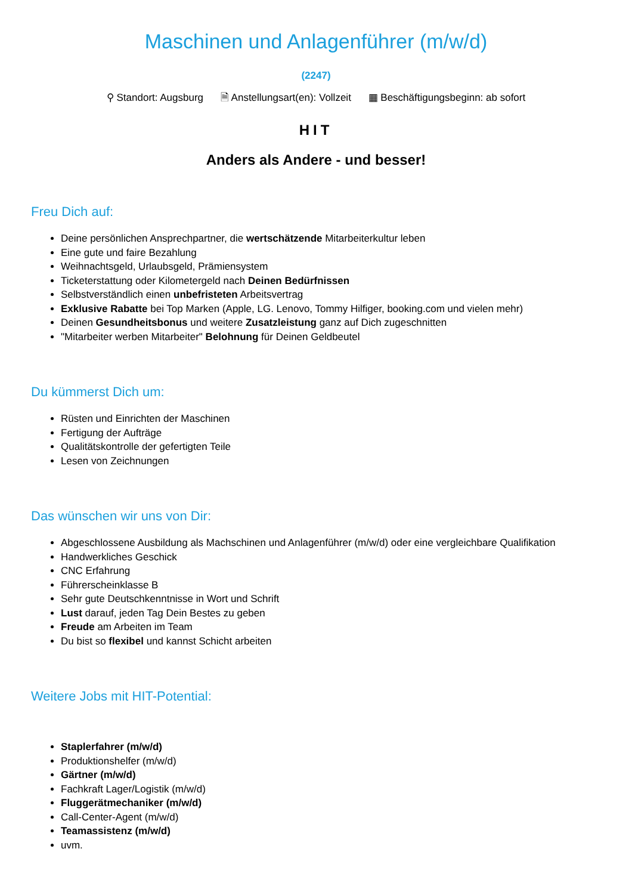Maschinen und Anlagenführer (m/w/d)
(2247)
⚲ Standort: Augsburg 🗎 Anstellungsart(en): Vollzeit ▦ Beschäftigungsbeginn: ab sofort
HIT
Anders als Andere - und besser!
Freu Dich auf:
Deine persönlichen Ansprechpartner, die wertschätzende Mitarbeiterkultur leben
Eine gute und faire Bezahlung
Weihnachtsgeld, Urlaubsgeld, Prämiensystem
Ticketerstattung oder Kilometergeld nach Deinen Bedürfnissen
Selbstverständlich einen unbefristeten Arbeitsvertrag
Exklusive Rabatte bei Top Marken (Apple, LG. Lenovo, Tommy Hilfiger, booking.com und vielen mehr)
Deinen Gesundheitsbonus und weitere Zusatzleistung ganz auf Dich zugeschnitten
"Mitarbeiter werben Mitarbeiter" Belohnung für Deinen Geldbeutel
Du kümmerst Dich um:
Rüsten und Einrichten der Maschinen
Fertigung der Aufträge
Qualitätskontrolle der gefertigten Teile
Lesen von Zeichnungen
Das wünschen wir uns von Dir:
Abgeschlossene Ausbildung als Machschinen und Anlagenführer (m/w/d) oder eine vergleichbare Qualifikation
Handwerkliches Geschick
CNC Erfahrung
Führerscheinklasse B
Sehr gute Deutschkenntnisse in Wort und Schrift
Lust darauf, jeden Tag Dein Bestes zu geben
Freude am Arbeiten im Team
Du bist so flexibel und kannst Schicht arbeiten
Weitere Jobs mit HIT-Potential:
Staplerfahrer (m/w/d)
Produktionshelfer (m/w/d)
Gärtner (m/w/d)
Fachkraft Lager/Logistik (m/w/d)
Fluggerätmechaniker (m/w/d)
Call-Center-Agent (m/w/d)
Teamassistenz (m/w/d)
uvm.